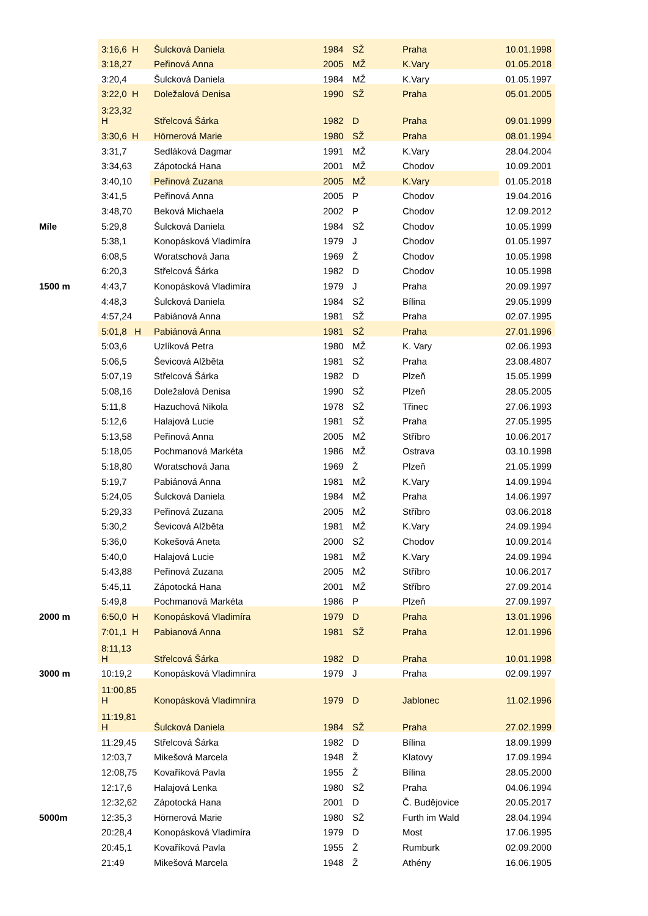| | 3:16,6 H | Šulcková Daniela | 1984 | SŽ | Praha | 10.01.1998 |
| | 3:18,27 | Peřinová Anna | 2005 | MŽ | K.Vary | 01.05.2018 |
| | 3:20,4 | Šulcková Daniela | 1984 | MŽ | K.Vary | 01.05.1997 |
| | 3:22,0 H | Doležalová Denisa | 1990 | SŽ | Praha | 05.01.2005 |
| | 3:23,32 H | Střelcová Šárka | 1982 | D | Praha | 09.01.1999 |
| | 3:30,6 H | Hörnerová Marie | 1980 | SŽ | Praha | 08.01.1994 |
| | 3:31,7 | Sedláková Dagmar | 1991 | MŽ | K.Vary | 28.04.2004 |
| | 3:34,63 | Zápotocká Hana | 2001 | MŽ | Chodov | 10.09.2001 |
| | 3:40,10 | Peřinová Zuzana | 2005 | MŽ | K.Vary | 01.05.2018 |
| | 3:41,5 | Peřinová Anna | 2005 | P | Chodov | 19.04.2016 |
| | 3:48,70 | Beková Michaela | 2002 | P | Chodov | 12.09.2012 |
| Míle | 5:29,8 | Šulcková Daniela | 1984 | SŽ | Chodov | 10.05.1999 |
| | 5:38,1 | Konopásková Vladimíra | 1979 | J | Chodov | 01.05.1997 |
| | 6:08,5 | Woratschová Jana | 1969 | Ž | Chodov | 10.05.1998 |
| | 6:20,3 | Střelcová Šárka | 1982 | D | Chodov | 10.05.1998 |
| 1500 m | 4:43,7 | Konopásková Vladimíra | 1979 | J | Praha | 20.09.1997 |
| | 4:48,3 | Šulcková Daniela | 1984 | SŽ | Bílina | 29.05.1999 |
| | 4:57,24 | Pabiánová Anna | 1981 | SŽ | Praha | 02.07.1995 |
| | 5:01,8 H | Pabiánová Anna | 1981 | SŽ | Praha | 27.01.1996 |
| | 5:03,6 | Uzlíková Petra | 1980 | MŽ | K. Vary | 02.06.1993 |
| | 5:06,5 | Ševicová Alžběta | 1981 | SŽ | Praha | 23.08.4807 |
| | 5:07,19 | Střelcová Šárka | 1982 | D | Plzeň | 15.05.1999 |
| | 5:08,16 | Doležalová Denisa | 1990 | SŽ | Plzeň | 28.05.2005 |
| | 5:11,8 | Hazuchová Nikola | 1978 | SŽ | Třinec | 27.06.1993 |
| | 5:12,6 | Halajová Lucie | 1981 | SŽ | Praha | 27.05.1995 |
| | 5:13,58 | Peřinová Anna | 2005 | MŽ | Stříbro | 10.06.2017 |
| | 5:18,05 | Pochmanová Markéta | 1986 | MŽ | Ostrava | 03.10.1998 |
| | 5:18,80 | Woratschová Jana | 1969 | Ž | Plzeň | 21.05.1999 |
| | 5:19,7 | Pabiánová Anna | 1981 | MŽ | K.Vary | 14.09.1994 |
| | 5:24,05 | Šulcková Daniela | 1984 | MŽ | Praha | 14.06.1997 |
| | 5:29,33 | Peřinová Zuzana | 2005 | MŽ | Stříbro | 03.06.2018 |
| | 5:30,2 | Ševicová Alžběta | 1981 | MŽ | K.Vary | 24.09.1994 |
| | 5:36,0 | Kokešová Aneta | 2000 | SŽ | Chodov | 10.09.2014 |
| | 5:40,0 | Halajová Lucie | 1981 | MŽ | K.Vary | 24.09.1994 |
| | 5:43,88 | Peřinová Zuzana | 2005 | MŽ | Stříbro | 10.06.2017 |
| | 5:45,11 | Zápotocká Hana | 2001 | MŽ | Stříbro | 27.09.2014 |
| | 5:49,8 | Pochmanová Markéta | 1986 | P | Plzeň | 27.09.1997 |
| 2000 m | 6:50,0 H | Konopásková Vladimíra | 1979 | D | Praha | 13.01.1996 |
| | 7:01,1 H | Pabianová Anna | 1981 | SŽ | Praha | 12.01.1996 |
| | 8:11,13 H | Střelcová Šárka | 1982 | D | Praha | 10.01.1998 |
| 3000 m | 10:19,2 | Konopásková Vladimníra | 1979 | J | Praha | 02.09.1997 |
| | 11:00,85 H | Konopásková Vladimníra | 1979 | D | Jablonec | 11.02.1996 |
| | 11:19,81 H | Šulcková Daniela | 1984 | SŽ | Praha | 27.02.1999 |
| | 11:29,45 | Střelcová Šárka | 1982 | D | Bílina | 18.09.1999 |
| | 12:03,7 | Mikešová Marcela | 1948 | Ž | Klatovy | 17.09.1994 |
| | 12:08,75 | Kovaříková Pavla | 1955 | Ž | Bílina | 28.05.2000 |
| | 12:17,6 | Halajová Lenka | 1980 | SŽ | Praha | 04.06.1994 |
| | 12:32,62 | Zápotocká Hana | 2001 | D | Č. Budějovice | 20.05.2017 |
| 5000m | 12:35,3 | Hörnerová Marie | 1980 | SŽ | Furth im Wald | 28.04.1994 |
| | 20:28,4 | Konopásková Vladimíra | 1979 | D | Most | 17.06.1995 |
| | 20:45,1 | Kovaříková Pavla | 1955 | Ž | Rumburk | 02.09.2000 |
| | 21:49 | Mikešová Marcela | 1948 | Ž | Athény | 16.06.1905 |